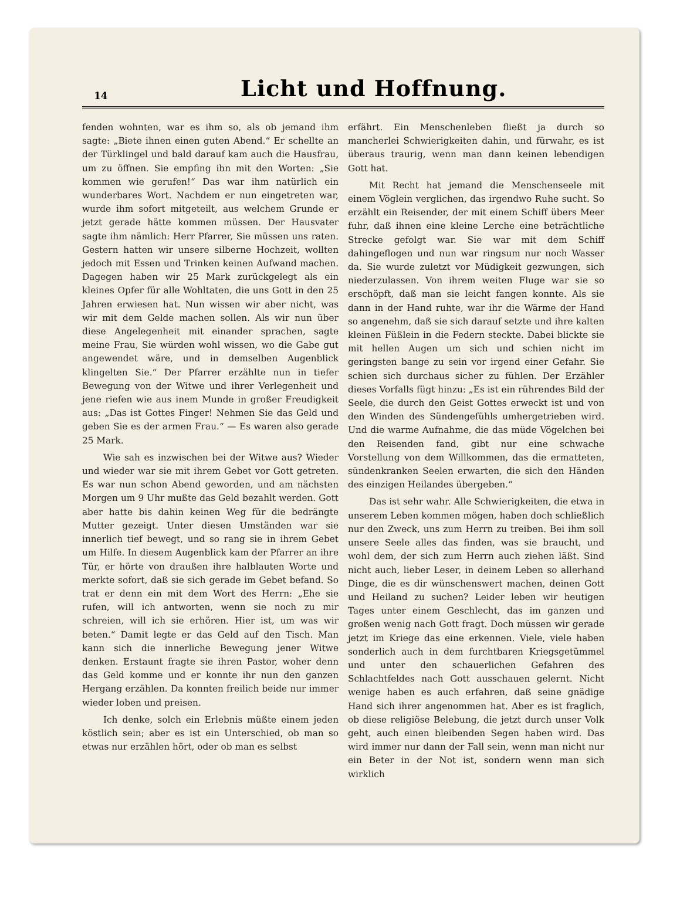14
Licht und Hoffnung.
fenden wohnten, war es ihm so, als ob jemand ihm sagte: „Biete ihnen einen guten Abend.“ Er schellte an der Türklingel und bald darauf kam auch die Hausfrau, um zu öffnen. Sie empfing ihn mit den Worten: „Sie kommen wie gerufen!“ Das war ihm natürlich ein wunderbares Wort. Nachdem er nun eingetreten war, wurde ihm sofort mitgeteilt, aus welchem Grunde er jetzt gerade hätte kommen müssen. Der Hausvater sagte ihm nämlich: Herr Pfarrer, Sie müssen uns raten. Gestern hatten wir unsere silberne Hochzeit, wollten jedoch mit Essen und Trinken keinen Aufwand machen. Dagegen haben wir 25 Mark zurückgelegt als ein kleines Opfer für alle Wohltaten, die uns Gott in den 25 Jahren erwiesen hat. Nun wissen wir aber nicht, was wir mit dem Gelde machen sollen. Als wir nun über diese Angelegenheit mit einander sprachen, sagte meine Frau, Sie würden wohl wissen, wo die Gabe gut angewendet wäre, und in demselben Augenblick klingelten Sie.“ Der Pfarrer erzählte nun in tiefer Bewegung von der Witwe und ihrer Verlegenheit und jene riefen wie aus inem Munde in großer Freudigkeit aus: „Das ist Gottes Finger! Nehmen Sie das Geld und geben Sie es der armen Frau.“ — Es waren also gerade 25 Mark.
Wie sah es inzwischen bei der Witwe aus? Wieder und wieder war sie mit ihrem Gebet vor Gott getreten. Es war nun schon Abend geworden, und am nächsten Morgen um 9 Uhr mußte das Geld bezahlt werden. Gott aber hatte bis dahin keinen Weg für die bedrängte Mutter gezeigt. Unter diesen Umständen war sie innerlich tief bewegt, und so rang sie in ihrem Gebet um Hilfe. In diesem Augenblick kam der Pfarrer an ihre Tür, er hörte von draußen ihre halblauten Worte und merkte sofort, daß sie sich gerade im Gebet befand. So trat er denn ein mit dem Wort des Herrn: „Ehe sie rufen, will ich antworten, wenn sie noch zu mir schreien, will ich sie erhören. Hier ist, um was wir beten.“ Damit legte er das Geld auf den Tisch. Man kann sich die innerliche Bewegung jener Witwe denken. Erstaunt fragte sie ihren Pastor, woher denn das Geld komme und er konnte ihr nun den ganzen Hergang erzählen. Da konnten freilich beide nur immer wieder loben und preisen.
Ich denke, solch ein Erlebnis müßte einem jeden köstlich sein; aber es ist ein Unterschied, ob man so etwas nur erzählen hört, oder ob man es selbst
erfährt. Ein Menschenleben fließt ja durch so mancherlei Schwierigkeiten dahin, und fürwahr, es ist überaus traurig, wenn man dann keinen lebendigen Gott hat.
Mit Recht hat jemand die Menschenseele mit einem Vöglein verglichen, das irgendwo Ruhe sucht. So erzählt ein Reisender, der mit einem Schiff übers Meer fuhr, daß ihnen eine kleine Lerche eine beträchtliche Strecke gefolgt war. Sie war mit dem Schiff dahingeflogen und nun war ringsum nur noch Wasser da. Sie wurde zuletzt vor Müdigkeit gezwungen, sich niederzulassen. Von ihrem weiten Fluge war sie so erschöpft, daß man sie leicht fangen konnte. Als sie dann in der Hand ruhte, war ihr die Wärme der Hand so angenehm, daß sie sich darauf setzte und ihre kalten kleinen Füßlein in die Federn steckte. Dabei blickte sie mit hellen Augen um sich und schien nicht im geringsten bange zu sein vor irgend einer Gefahr. Sie schien sich durchaus sicher zu fühlen. Der Erzähler dieses Vorfalls fügt hinzu: „Es ist ein rührendes Bild der Seele, die durch den Geist Gottes erweckt ist und von den Winden des Sündengefühls umhergetrieben wird. Und die warme Aufnahme, die das müde Vögelchen bei den Reisenden fand, gibt nur eine schwache Vorstellung von dem Willkommen, das die ermatteten, sündenkranken Seelen erwarten, die sich den Händen des einzigen Heilandes übergeben.“
Das ist sehr wahr. Alle Schwierigkeiten, die etwa in unserem Leben kommen mögen, haben doch schließlich nur den Zweck, uns zum Herrn zu treiben. Bei ihm soll unsere Seele alles das finden, was sie braucht, und wohl dem, der sich zum Herrn auch ziehen läßt. Sind nicht auch, lieber Leser, in deinem Leben so allerhand Dinge, die es dir wünschenswert machen, deinen Gott und Heiland zu suchen? Leider leben wir heutigen Tages unter einem Geschlecht, das im ganzen und großen wenig nach Gott fragt. Doch müssen wir gerade jetzt im Kriege das eine erkennen. Viele, viele haben sonderlich auch in dem furchtbaren Kriegsgetümmel und unter den schauerlichen Gefahren des Schlachtfeldes nach Gott ausschauen gelernt. Nicht wenige haben es auch erfahren, daß seine gnädige Hand sich ihrer angenommen hat. Aber es ist fraglich, ob diese religiöse Belebung, die jetzt durch unser Volk geht, auch einen bleibenden Segen haben wird. Das wird immer nur dann der Fall sein, wenn man nicht nur ein Beter in der Not ist, sondern wenn man sich wirklich